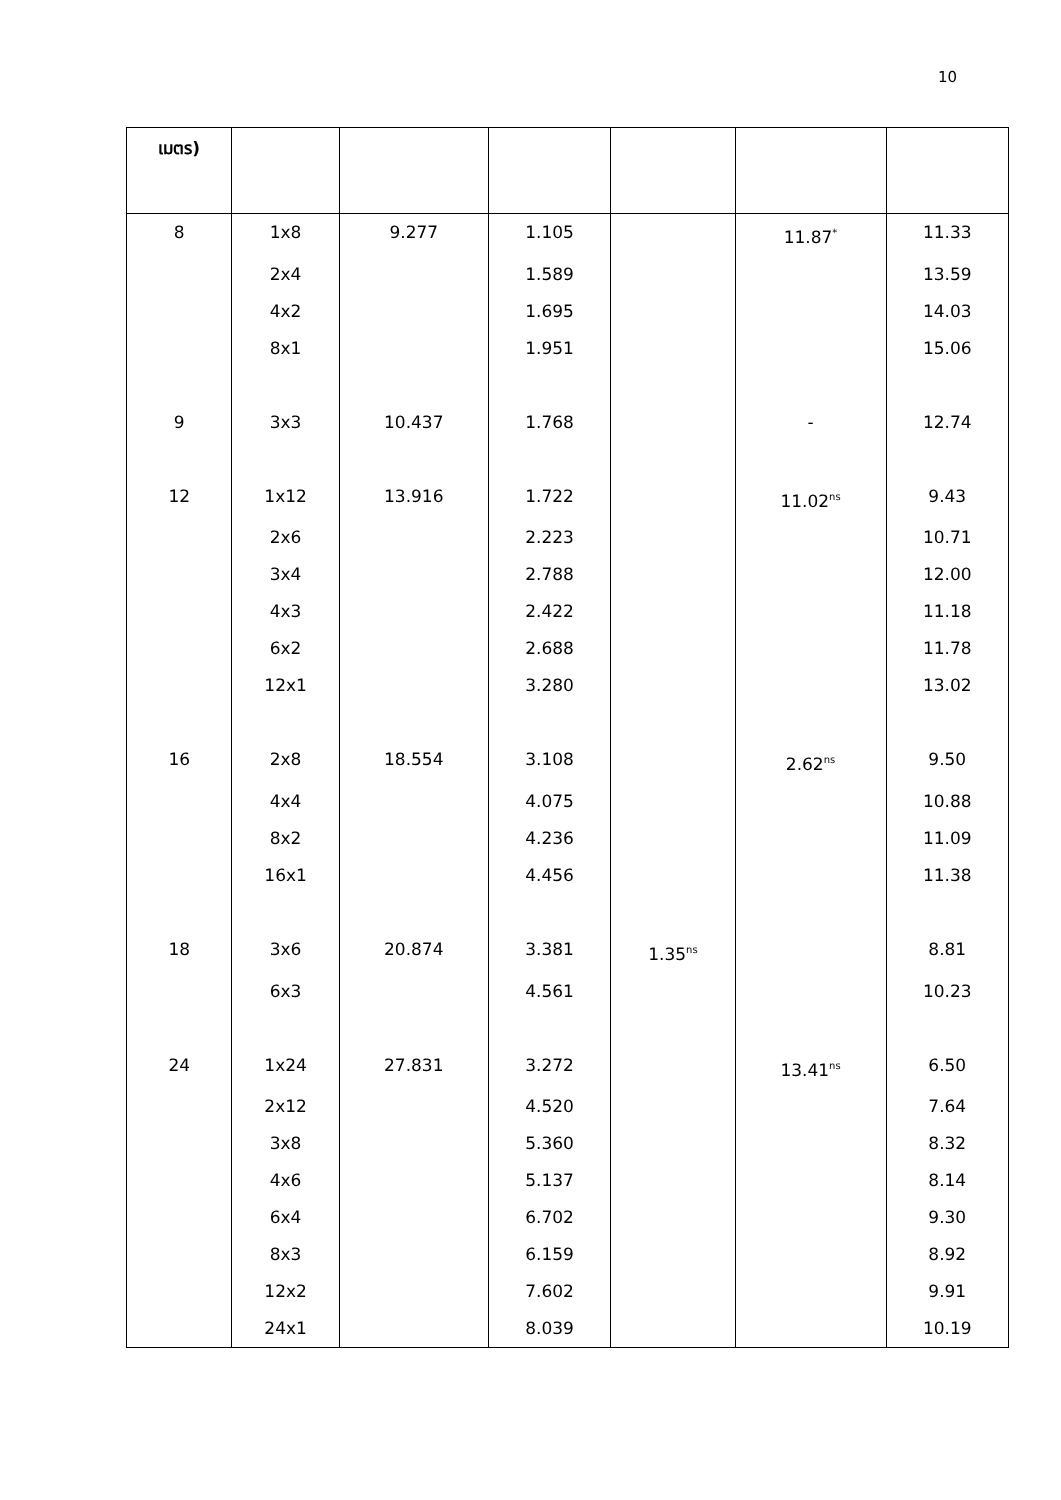10
| เมตร) | | | | | | |
| 8 | 1x8 | 9.277 | 1.105 | | 11.87<sup>*</sup> | 11.33 |
| | 2x4 | | 1.589 | | | 13.59 |
| | 4x2 | | 1.695 | | | 14.03 |
| | 8x1 | | 1.951 | | | 15.06 |
| 9 | 3x3 | 10.437 | 1.768 | | - | 12.74 |
| 12 | 1x12 | 13.916 | 1.722 | | 11.02<sup>ns</sup> | 9.43 |
| | 2x6 | | 2.223 | | | 10.71 |
| | 3x4 | | 2.788 | | | 12.00 |
| | 4x3 | | 2.422 | | | 11.18 |
| | 6x2 | | 2.688 | | | 11.78 |
| | 12x1 | | 3.280 | | | 13.02 |
| 16 | 2x8 | 18.554 | 3.108 | | 2.62<sup>ns</sup> | 9.50 |
| | 4x4 | | 4.075 | | | 10.88 |
| | 8x2 | | 4.236 | | | 11.09 |
| | 16x1 | | 4.456 | | | 11.38 |
| 18 | 3x6 | 20.874 | 3.381 | 1.35<sup>ns</sup> | | 8.81 |
| | 6x3 | | 4.561 | | | 10.23 |
| 24 | 1x24 | 27.831 | 3.272 | | 13.41<sup>ns</sup> | 6.50 |
| | 2x12 | | 4.520 | | | 7.64 |
| | 3x8 | | 5.360 | | | 8.32 |
| | 4x6 | | 5.137 | | | 8.14 |
| | 6x4 | | 6.702 | | | 9.30 |
| | 8x3 | | 6.159 | | | 8.92 |
| | 12x2 | | 7.602 | | | 9.91 |
| | 24x1 | | 8.039 | | | 10.19 |